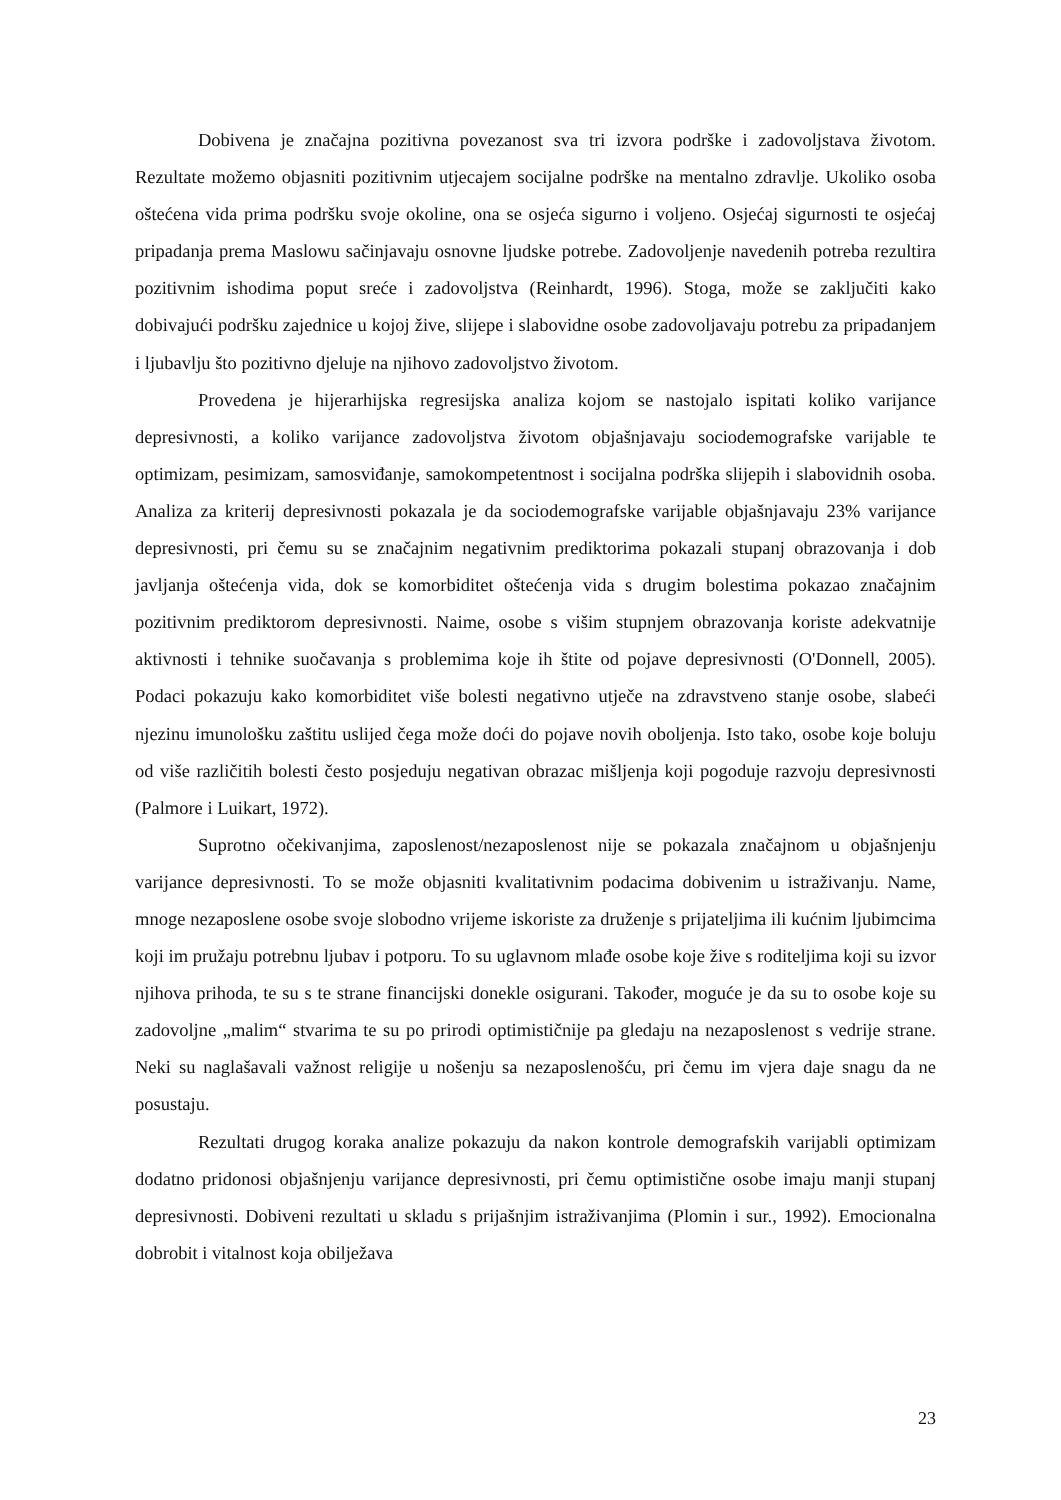Dobivena je značajna pozitivna povezanost sva tri izvora podrške i zadovoljstava životom. Rezultate možemo objasniti pozitivnim utjecajem socijalne podrške na mentalno zdravlje. Ukoliko osoba oštećena vida prima podršku svoje okoline, ona se osjeća sigurno i voljeno. Osjećaj sigurnosti te osjećaj pripadanja prema Maslowu sačinjavaju osnovne ljudske potrebe. Zadovoljenje navedenih potreba rezultira pozitivnim ishodima poput sreće i zadovoljstva (Reinhardt, 1996). Stoga, može se zaključiti kako dobivajući podršku zajednice u kojoj žive, slijepe i slabovidne osobe zadovoljavaju potrebu za pripadanjem i ljubavlju što pozitivno djeluje na njihovo zadovoljstvo životom.
Provedena je hijerarhijska regresijska analiza kojom se nastojalo ispitati koliko varijance depresivnosti, a koliko varijance zadovoljstva životom objašnjavaju sociodemografske varijable te optimizam, pesimizam, samosviđanje, samokompetentnost i socijalna podrška slijepih i slabovidnih osoba. Analiza za kriterij depresivnosti pokazala je da sociodemografske varijable objašnjavaju 23% varijance depresivnosti, pri čemu su se značajnim negativnim prediktorima pokazali stupanj obrazovanja i dob javljanja oštećenja vida, dok se komorbiditet oštećenja vida s drugim bolestima pokazao značajnim pozitivnim prediktorom depresivnosti. Naime, osobe s višim stupnjem obrazovanja koriste adekvatnije aktivnosti i tehnike suočavanja s problemima koje ih štite od pojave depresivnosti (O'Donnell, 2005). Podaci pokazuju kako komorbiditet više bolesti negativno utječe na zdravstveno stanje osobe, slabeći njezinu imunološku zaštitu uslijed čega može doći do pojave novih oboljenja. Isto tako, osobe koje boluju od više različitih bolesti često posjeduju negativan obrazac mišljenja koji pogoduje razvoju depresivnosti (Palmore i Luikart, 1972).
Suprotno očekivanjima, zaposlenost/nezaposlenost nije se pokazala značajnom u objašnjenju varijance depresivnosti. To se može objasniti kvalitativnim podacima dobivenim u istraživanju. Name, mnoge nezaposlene osobe svoje slobodno vrijeme iskoriste za druženje s prijateljima ili kućnim ljubimcima koji im pružaju potrebnu ljubav i potporu. To su uglavnom mlađe osobe koje žive s roditeljima koji su izvor njihova prihoda, te su s te strane financijski donekle osigurani. Također, moguće je da su to osobe koje su zadovoljne „malim“ stvarima te su po prirodi optimističnije pa gledaju na nezaposlenost s vedrije strane. Neki su naglašavali važnost religije u nošenju sa nezaposlenošću, pri čemu im vjera daje snagu da ne posustaju.
Rezultati drugog koraka analize pokazuju da nakon kontrole demografskih varijabli optimizam dodatno pridonosi objašnjenju varijance depresivnosti, pri čemu optimistične osobe imaju manji stupanj depresivnosti. Dobiveni rezultati u skladu s prijašnjim istraživanjima (Plomin i sur., 1992). Emocionalna dobrobit i vitalnost koja obilježava
23